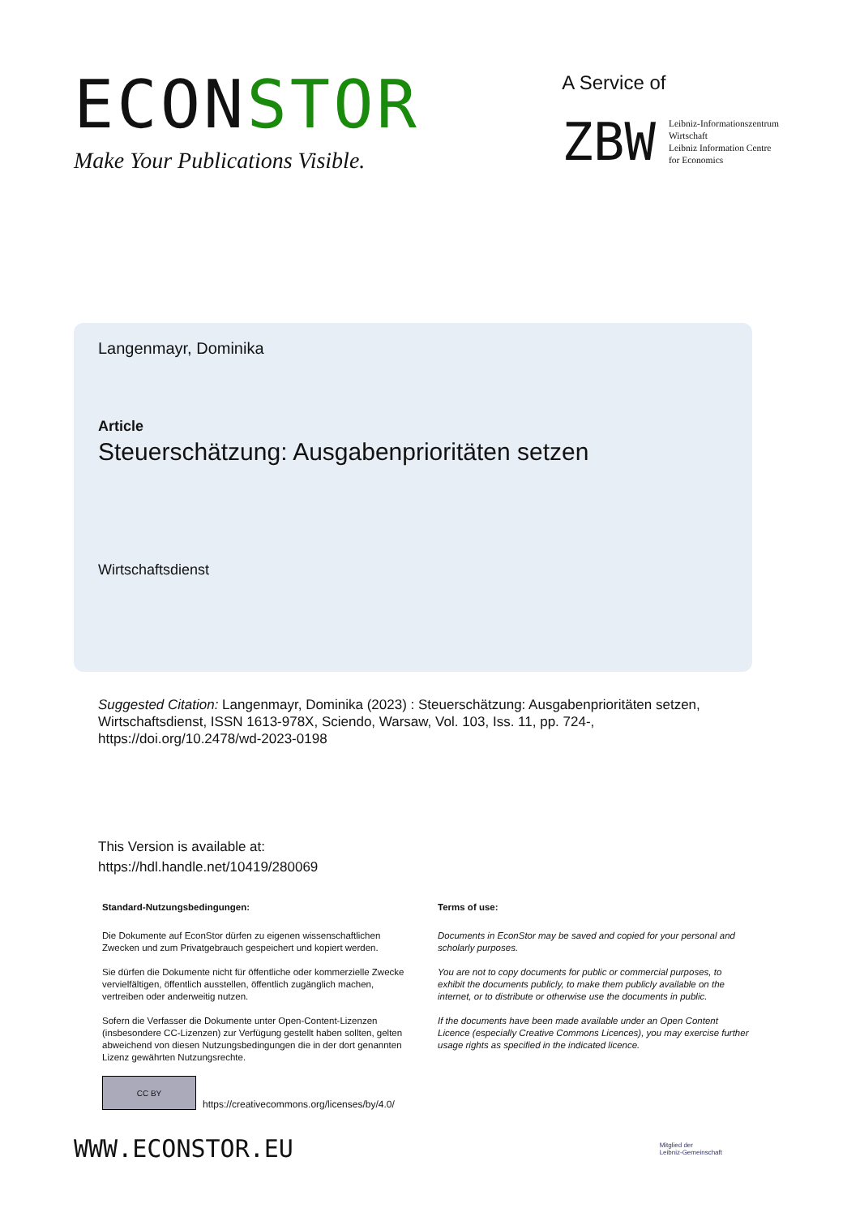ECONSTOR
Make Your Publications Visible.
A Service of
ZBW
Leibniz-Informationszentrum
Wirtschaft
Leibniz Information Centre
for Economics
Langenmayr, Dominika
Article
Steuerschätzung: Ausgabenprioritäten setzen
Wirtschaftsdienst
Suggested Citation: Langenmayr, Dominika (2023) : Steuerschätzung: Ausgabenprioritäten setzen, Wirtschaftsdienst, ISSN 1613-978X, Sciendo, Warsaw, Vol. 103, Iss. 11, pp. 724-, https://doi.org/10.2478/wd-2023-0198
This Version is available at:
https://hdl.handle.net/10419/280069
Standard-Nutzungsbedingungen:
Die Dokumente auf EconStor dürfen zu eigenen wissenschaftlichen Zwecken und zum Privatgebrauch gespeichert und kopiert werden.
Sie dürfen die Dokumente nicht für öffentliche oder kommerzielle Zwecke vervielfältigen, öffentlich ausstellen, öffentlich zugänglich machen, vertreiben oder anderweitig nutzen.
Sofern die Verfasser die Dokumente unter Open-Content-Lizenzen (insbesondere CC-Lizenzen) zur Verfügung gestellt haben sollten, gelten abweichend von diesen Nutzungsbedingungen die in der dort genannten Lizenz gewährten Nutzungsrechte.
Terms of use:
Documents in EconStor may be saved and copied for your personal and scholarly purposes.
You are not to copy documents for public or commercial purposes, to exhibit the documents publicly, to make them publicly available on the internet, or to distribute or otherwise use the documents in public.
If the documents have been made available under an Open Content Licence (especially Creative Commons Licences), you may exercise further usage rights as specified in the indicated licence.
CC BY
https://creativecommons.org/licenses/by/4.0/
WWW.ECONSTOR.EU
Mitglied der
Leibniz-Gemeinschaft